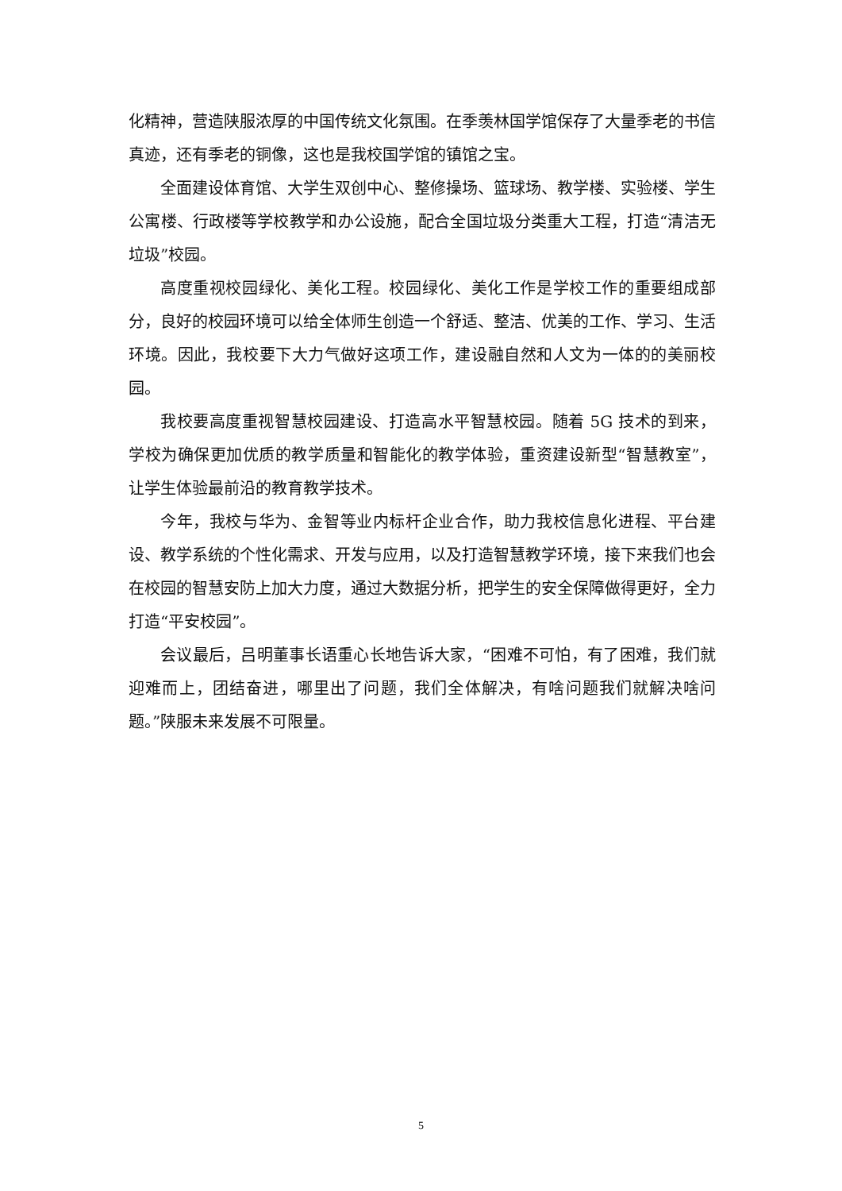化精神，营造陕服浓厚的中国传统文化氛围。在季羡林国学馆保存了大量季老的书信真迹，还有季老的铜像，这也是我校国学馆的镇馆之宝。
全面建设体育馆、大学生双创中心、整修操场、篮球场、教学楼、实验楼、学生公寓楼、行政楼等学校教学和办公设施，配合全国垃圾分类重大工程，打造“清洁无垃圾”校园。
高度重视校园绿化、美化工程。校园绿化、美化工作是学校工作的重要组成部分，良好的校园环境可以给全体师生创造一个舒适、整洁、优美的工作、学习、生活环境。因此，我校要下大力气做好这项工作，建设融自然和人文为一体的的美丽校园。
我校要高度重视智慧校园建设、打造高水平智慧校园。随着 5G 技术的到来，学校为确保更加优质的教学质量和智能化的教学体验，重资建设新型“智慧教室”，让学生体验最前沿的教育教学技术。
今年，我校与华为、金智等业内标杆企业合作，助力我校信息化进程、平台建设、教学系统的个性化需求、开发与应用，以及打造智慧教学环境，接下来我们也会在校园的智慧安防上加大力度，通过大数据分析，把学生的安全保障做得更好，全力打造“平安校园”。
会议最后，吕明董事长语重心长地告诉大家，“困难不可怕，有了困难，我们就迎难而上，团结奋进，哪里出了问题，我们全体解决，有啥问题我们就解决啥问题。”陕服未来发展不可限量。
5